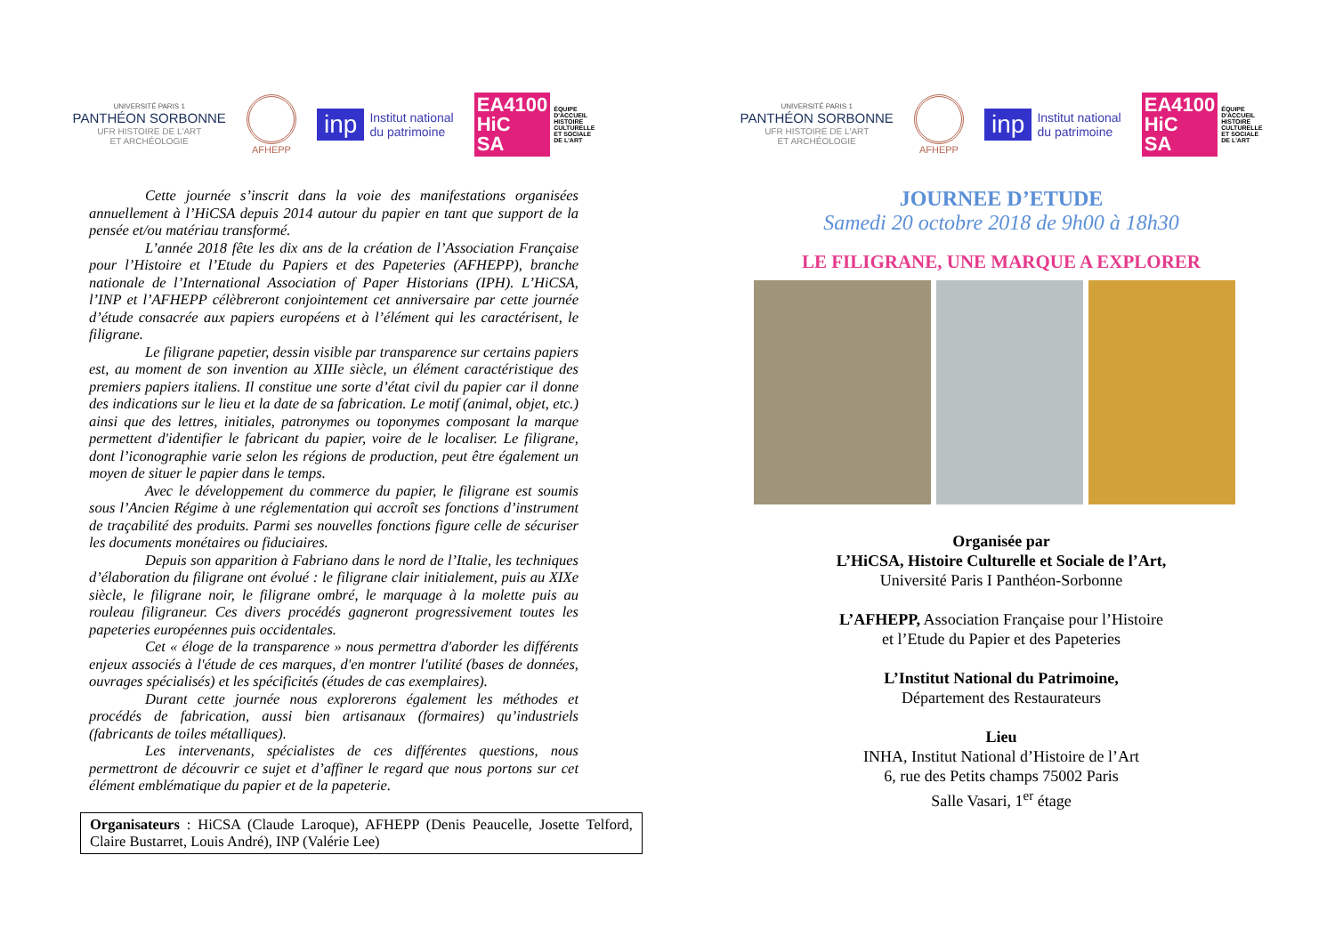UNIVERSITÉ PARIS 1
PANTHÉON SORBONNE
UFR HISTOIRE DE L'ART
ET ARCHÉOLOGIE
AFHEPP
inp Institut national
du patrimoine
EA4100
HiC
SA ÉQUIPE
D'ACCUEIL
HISTOIRE
CULTURELLE
ET SOCIALE
DE L'ART
Cette journée s’inscrit dans la voie des manifestations organisées annuellement à l’HiCSA depuis 2014 autour du papier en tant que support de la pensée et/ou matériau transformé.
L’année 2018 fête les dix ans de la création de l’Association Française pour l’Histoire et l’Etude du Papiers et des Papeteries (AFHEPP), branche nationale de l’International Association of Paper Historians (IPH). L’HiCSA, l’INP et l’AFHEPP célèbreront conjointement cet anniversaire par cette journée d’étude consacrée aux papiers européens et à l’élément qui les caractérisent, le filigrane.
Le filigrane papetier, dessin visible par transparence sur certains papiers est, au moment de son invention au XIIIe siècle, un élément caractéristique des premiers papiers italiens. Il constitue une sorte d’état civil du papier car il donne des indications sur le lieu et la date de sa fabrication. Le motif (animal, objet, etc.) ainsi que des lettres, initiales, patronymes ou toponymes composant la marque permettent d'identifier le fabricant du papier, voire de le localiser. Le filigrane, dont l’iconographie varie selon les régions de production, peut être également un moyen de situer le papier dans le temps.
Avec le développement du commerce du papier, le filigrane est soumis sous l’Ancien Régime à une réglementation qui accroît ses fonctions d’instrument de traçabilité des produits. Parmi ses nouvelles fonctions figure celle de sécuriser les documents monétaires ou fiduciaires.
Depuis son apparition à Fabriano dans le nord de l’Italie, les techniques d’élaboration du filigrane ont évolué : le filigrane clair initialement, puis au XIXe siècle, le filigrane noir, le filigrane ombré, le marquage à la molette puis au rouleau filigraneur. Ces divers procédés gagneront progressivement toutes les papeteries européennes puis occidentales.
Cet « éloge de la transparence » nous permettra d'aborder les différents enjeux associés à l'étude de ces marques, d'en montrer l'utilité (bases de données, ouvrages spécialisés) et les spécificités (études de cas exemplaires).
Durant cette journée nous explorerons également les méthodes et procédés de fabrication, aussi bien artisanaux (formaires) qu’industriels (fabricants de toiles métalliques).
Les intervenants, spécialistes de ces différentes questions, nous permettront de découvrir ce sujet et d’affiner le regard que nous portons sur cet élément emblématique du papier et de la papeterie.
Organisateurs : HiCSA (Claude Laroque), AFHEPP (Denis Peaucelle, Josette Telford, Claire Bustarret, Louis André), INP (Valérie Lee)
UNIVERSITÉ PARIS 1
PANTHÉON SORBONNE
UFR HISTOIRE DE L'ART
ET ARCHÉOLOGIE
AFHEPP
inp Institut national
du patrimoine
EA4100
HiC
SA ÉQUIPE
D'ACCUEIL
HISTOIRE
CULTURELLE
ET SOCIALE
DE L'ART
JOURNEE D’ETUDE
Samedi 20 octobre 2018 de 9h00 à 18h30
LE FILIGRANE, UNE MARQUE A EXPLORER
Organisée par
L’HiCSA, Histoire Culturelle et Sociale de l’Art,
Université Paris I Panthéon-Sorbonne
L’AFHEPP, Association Française pour l’Histoire
et l’Etude du Papier et des Papeteries
L’Institut National du Patrimoine,
Département des Restaurateurs
Lieu
INHA, Institut National d’Histoire de l’Art
6, rue des Petits champs 75002 Paris
Salle Vasari, 1<sup>er</sup> étage